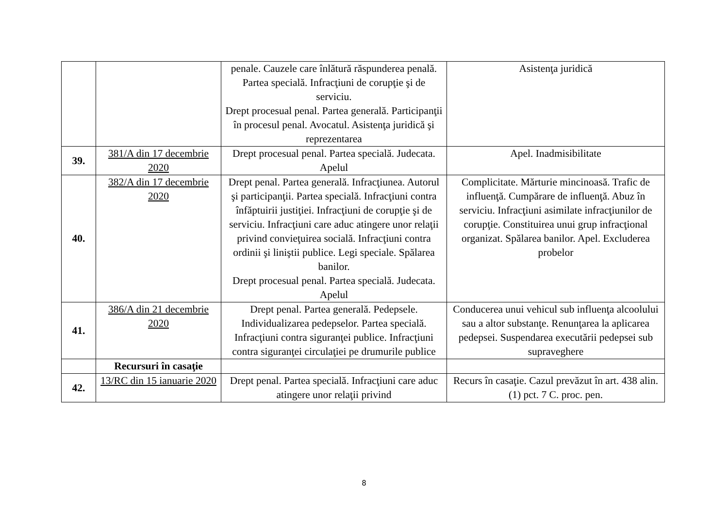| | | penale. Cauzele care înlătură răspunderea penală. Partea specială. Infracţiuni de corupţie şi de serviciu. Drept procesual penal. Partea generală. Participanţii în procesul penal. Avocatul. Asistenţa juridică şi reprezentarea | Asistenţa juridică |
| 39. | 381/A din 17 decembrie 2020 | Drept procesual penal. Partea specială. Judecata. Apelul | Apel. Inadmisibilitate |
| 40. | 382/A din 17 decembrie 2020 | Drept penal. Partea generală. Infracţiunea. Autorul şi participanţii. Partea specială. Infracţiuni contra înfăptuirii justiţiei. Infracţiuni de corupţie şi de serviciu. Infracţiuni care aduc atingere unor relaţii privind convieţuirea socială. Infracţiuni contra ordinii şi liniştii publice. Legi speciale. Spălarea banilor. Drept procesual penal. Partea specială. Judecata. Apelul | Complicitate. Mărturie mincinoasă. Trafic de influenţă. Cumpărare de influenţă. Abuz în serviciu. Infracţiuni asimilate infracţiunilor de corupţie. Constituirea unui grup infracţional organizat. Spălarea banilor. Apel. Excluderea probelor |
| 41. | 386/A din 21 decembrie 2020 | Drept penal. Partea generală. Pedepsele. Individualizarea pedepselor. Partea specială. Infracţiuni contra siguranţei publice. Infracţiuni contra siguranţei circulaţiei pe drumurile publice | Conducerea unui vehicul sub influenţa alcoolului sau a altor substanţe. Renunţarea la aplicarea pedepsei. Suspendarea executării pedepsei sub supraveghere |
| | Recursuri în casaţie | | |
| 42. | 13/RC din 15 ianuarie 2020 | Drept penal. Partea specială. Infracţiuni care aduc atingere unor relaţii privind | Recurs în casaţie. Cazul prevăzut în art. 438 alin. (1) pct. 7 C. proc. pen. |
8